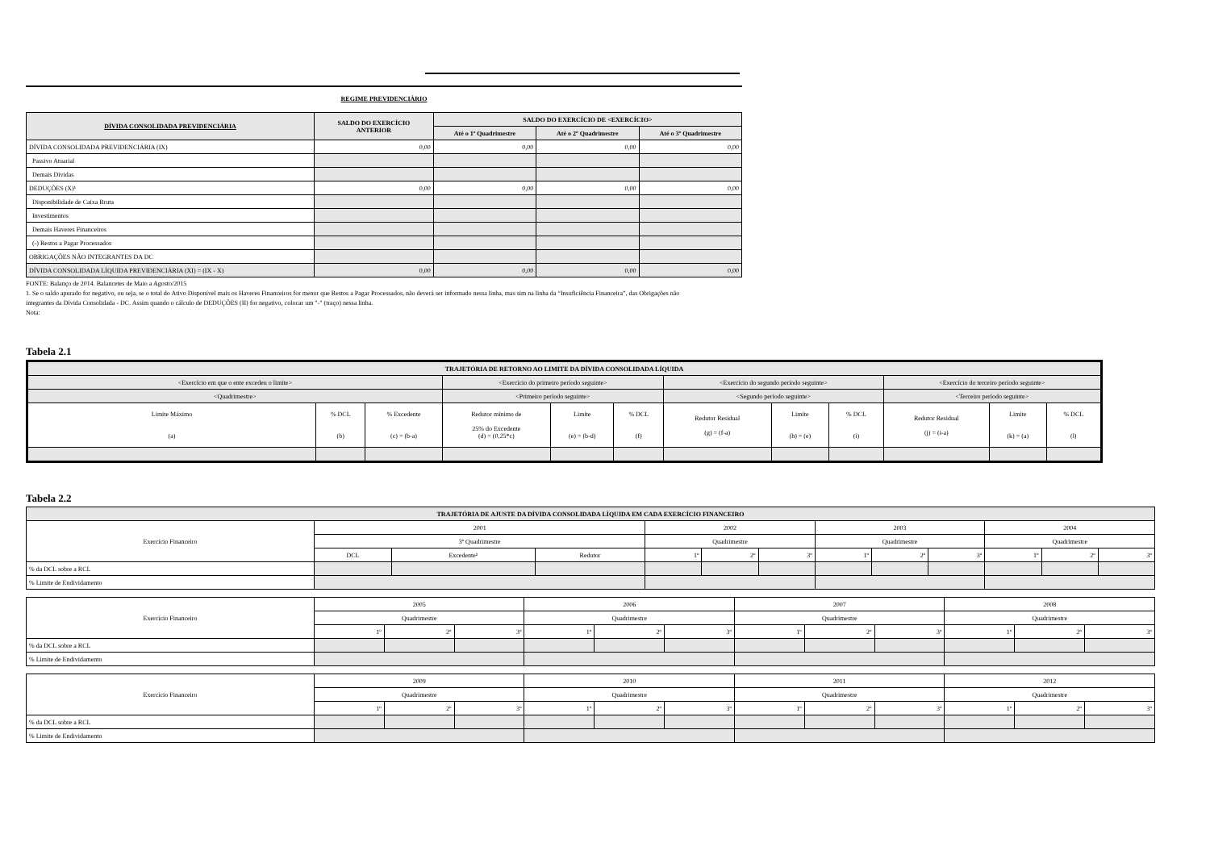REGIME PREVIDENCIÁRIO
| DÍVIDA CONSOLIDADA PREVIDENCIÁRIA | SALDO DO EXERCÍCIO ANTERIOR | SALDO DO EXERCÍCIO DE <EXERCÍCIO> | | |
| --- | --- | --- | --- | --- |
| | | Até o 1º Quadrimestre | Até o 2º Quadrimestre | Até o 3º Quadrimestre |
| DÍVIDA CONSOLIDADA PREVIDENCIÁRIA (IX) | 0,00 | 0,00 | 0,00 | 0,00 |
| Passivo Atuarial | | | | |
| Demais Dívidas | | | | |
| DEDUÇÕES (X)¹ | 0,00 | 0,00 | 0,00 | 0,00 |
| Disponibilidade de Caixa Bruta | | | | |
| Investimentos | | | | |
| Demais Haveres Financeiros | | | | |
| (-) Restos a Pagar Processados | | | | |
| OBRIGAÇÕES NÃO INTEGRANTES DA DC | | | | |
| DÍVIDA CONSOLIDADA LÍQUIDA PREVIDENCIÁRIA (XI) = (IX - X) | 0,00 | 0,00 | 0,00 | 0,00 |
FONTE: Balanço de 2014. Balancetes de Maio a Agosto/2015
1. Se o saldo apurado for negativo, ou seja, se o total do Ativo Disponível mais os Haveres Financeiros for menor que Restos a Pagar Processados, não deverá ser informado nessa linha, mas sim na linha da “Insuficiência Financeira”, das Obrigações não
integrantes da Dívida Consolidada - DC. Assim quando o cálculo de DEDUÇÕES (II) for negativo, colocar um "-" (traço) nessa linha.
Nota:
Tabela 2.1
| TRAJETÓRIA DE RETORNO AO LIMITE DA DÍVIDA CONSOLIDADA LÍQUIDA | | | | | | | | | | | |
| --- | --- | --- | --- | --- | --- | --- | --- | --- | --- | --- | --- |
| <Exercício em que o ente excedeu o limite> | | | <Exercício do primeiro período seguinte> | | | <Exercício do segundo período seguinte> | | | <Exercício do terceiro período seguinte> | | |
| <Quadrimestre> | | | <Primeiro período seguinte> | | | <Segundo período seguinte> | | | <Terceiro período seguinte> | | |
| Limite Máximo (a) | % DCL (b) | % Excedente (c) = (b-a) | Redutor mínimo de 25% do Excedente (d) = (0,25*c) | Limite (e) = (b-d) | % DCL (f) | Redutor Residual (g) = (f-a) | Limite (h) = (e) | % DCL (i) | Redutor Residual (j) = (i-a) | Limite (k) = (a) | % DCL (l) |
Tabela 2.2
| TRAJETÓRIA DE AJUSTE DA DÍVIDA CONSOLIDADA LÍQUIDA EM CADA EXERCÍCIO FINANCEIRO | | | | | | | | | | | | |
| --- | --- | --- | --- | --- | --- | --- | --- | --- | --- | --- | --- | --- |
| Exercício Financeiro | 2001 | | | 2002 | | | 2003 | | | 2004 | | |
| | 3º Quadrimestre | | | Quadrimestre | | | Quadrimestre | | | Quadrimestre | | |
| | DCL | Excedente² | Redutor | 1º | 2º | 3º | 1º | 2º | 3º | 1º | 2º | 3º |
| % da DCL sobre a RCL | | | | | | | | | | | | |
| % Limite de Endividamento | | | | | | | | | | | | |
| Exercício Financeiro | 2005 | | | 2006 | | | 2007 | | | 2008 | | |
| | Quadrimestre | | | Quadrimestre | | | Quadrimestre | | | Quadrimestre | | |
| | 1º | 2º | 3º | 1º | 2º | 3º | 1º | 2º | 3º | 1º | 2º | 3º |
| % da DCL sobre a RCL | | | | | | | | | | | | |
| % Limite de Endividamento | | | | | | | | | | | | |
| Exercício Financeiro | 2009 | | | 2010 | | | 2011 | | | 2012 | | |
| | Quadrimestre | | | Quadrimestre | | | Quadrimestre | | | Quadrimestre | | |
| | 1º | 2º | 3º | 1º | 2º | 3º | 1º | 2º | 3º | 1º | 2º | 3º |
| % da DCL sobre a RCL | | | | | | | | | | | | |
| % Limite de Endividamento | | | | | | | | | | | | |